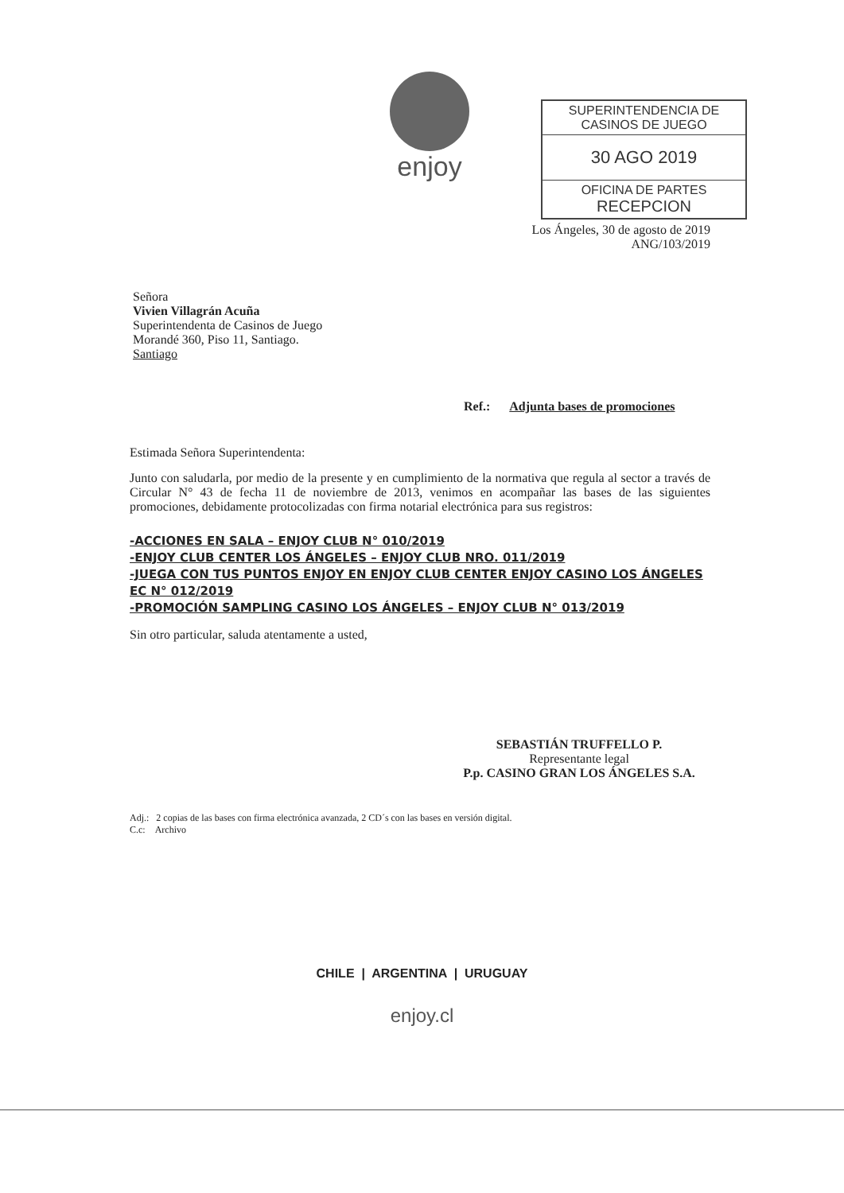enjoy
SUPERINTENDENCIA DE
CASINOS DE JUEGO
30 AGO 2019
OFICINA DE PARTES
RECEPCION
Los Ángeles, 30 de agosto de 2019
ANG/103/2019
Señora
Vivien Villagrán Acuña
Superintendenta de Casinos de Juego
Morandé 360, Piso 11, Santiago.
Santiago
Ref.: Adjunta bases de promociones
Estimada Señora Superintendenta:
Junto con saludarla, por medio de la presente y en cumplimiento de la normativa que regula al sector a través de Circular N° 43 de fecha 11 de noviembre de 2013, venimos en acompañar las bases de las siguientes promociones, debidamente protocolizadas con firma notarial electrónica para sus registros:
-ACCIONES EN SALA – ENJOY CLUB N° 010/2019
-ENJOY CLUB CENTER LOS ÁNGELES – ENJOY CLUB NRO. 011/2019
-JUEGA CON TUS PUNTOS ENJOY EN ENJOY CLUB CENTER ENJOY CASINO LOS ÁNGELES EC N° 012/2019
-PROMOCIÓN SAMPLING CASINO LOS ÁNGELES – ENJOY CLUB N° 013/2019
Sin otro particular, saluda atentamente a usted,
SEBASTIÁN TRUFFELLO P.
Representante legal
P.p. CASINO GRAN LOS ÁNGELES S.A.
Adj.: 2 copias de las bases con firma electrónica avanzada, 2 CD´s con las bases en versión digital.
C.c: Archivo
CHILE | ARGENTINA | URUGUAY
enjoy.cl